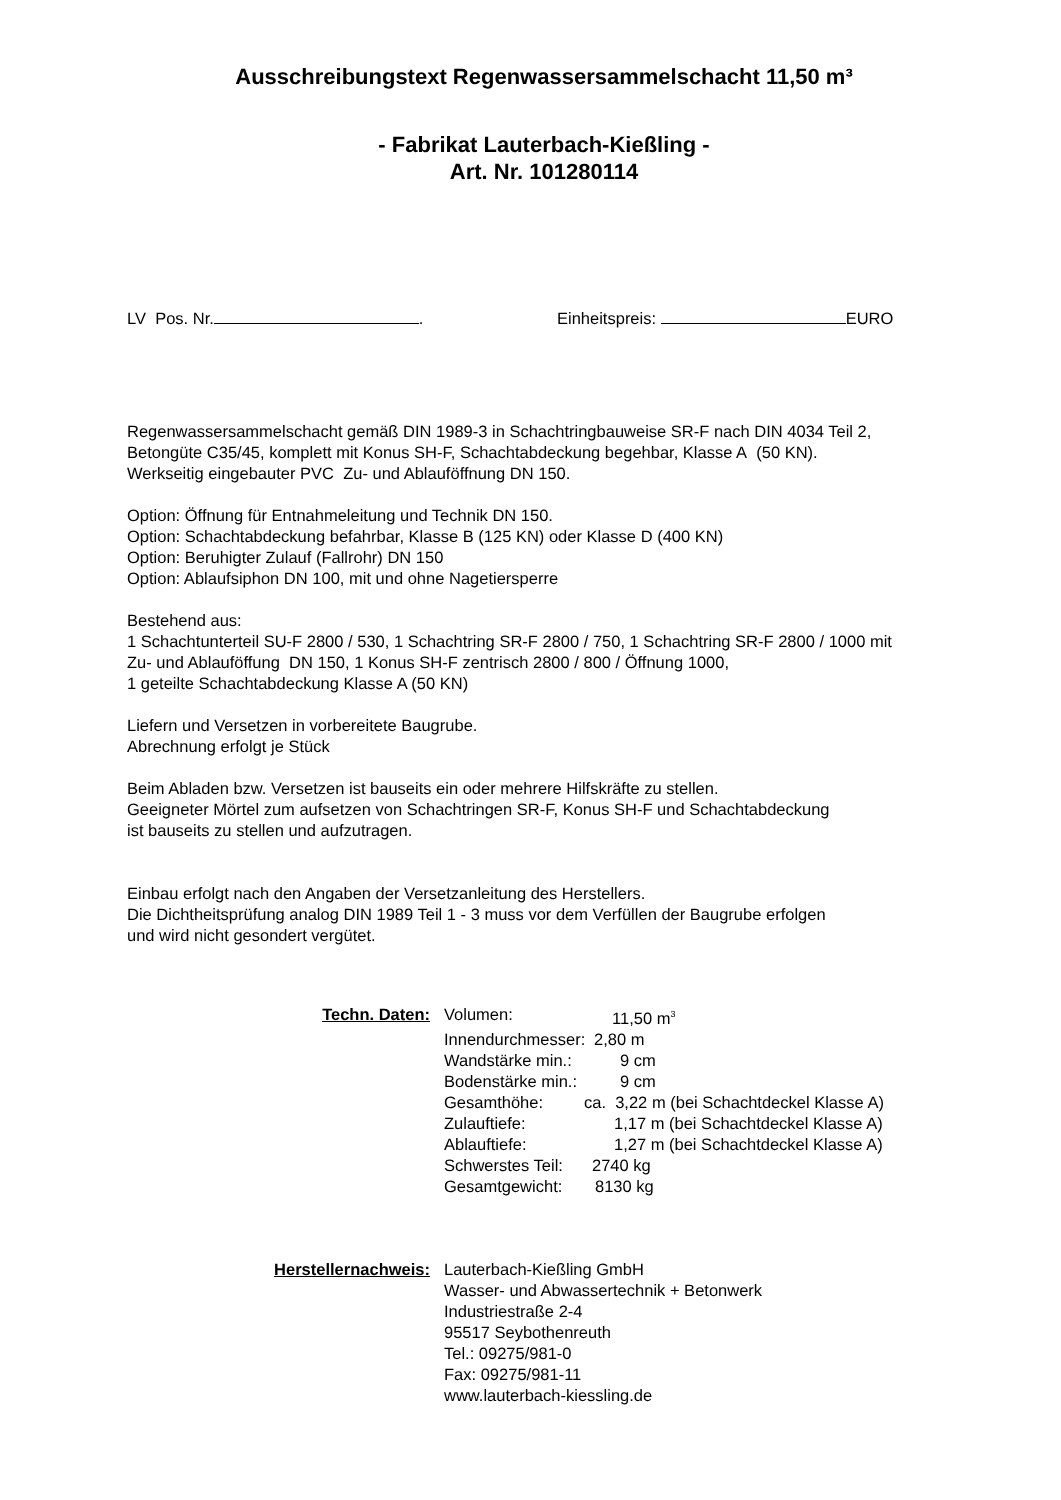Ausschreibungstext Regenwassersammelschacht 11,50 m³
- Fabrikat Lauterbach-Kießling -
Art. Nr. 101280114
LV Pos. Nr. . Einheitspreis: EURO
Regenwassersammelschacht gemäß DIN 1989-3 in Schachtringbauweise SR-F nach DIN 4034 Teil 2,
Betongüte C35/45, komplett mit Konus SH-F, Schachtabdeckung begehbar, Klasse A (50 KN).
Werkseitig eingebauter PVC Zu- und Ablauföffnung DN 150.
Option: Öffnung für Entnahmeleitung und Technik DN 150.
Option: Schachtabdeckung befahrbar, Klasse B (125 KN) oder Klasse D (400 KN)
Option: Beruhigter Zulauf (Fallrohr) DN 150
Option: Ablaufsiphon DN 100, mit und ohne Nagetiersperre
Bestehend aus:
1 Schachtunterteil SU-F 2800 / 530, 1 Schachtring SR-F 2800 / 750, 1 Schachtring SR-F 2800 / 1000 mit
Zu- und Ablauföffung DN 150, 1 Konus SH-F zentrisch 2800 / 800 / Öffnung 1000,
1 geteilte Schachtabdeckung Klasse A (50 KN)
Liefern und Versetzen in vorbereitete Baugrube.
Abrechnung erfolgt je Stück
Beim Abladen bzw. Versetzen ist bauseits ein oder mehrere Hilfskräfte zu stellen.
Geeigneter Mörtel zum aufsetzen von Schachtringen SR-F, Konus SH-F und Schachtabdeckung
ist bauseits zu stellen und aufzutragen.
Einbau erfolgt nach den Angaben der Versetzanleitung des Herstellers.
Die Dichtheitsprüfung analog DIN 1989 Teil 1 - 3 muss vor dem Verfüllen der Baugrube erfolgen
und wird nicht gesondert vergütet.
Techn. Daten:
Volumen: 11,50 m<sup>3</sup>
Innendurchmesser: 2,80 m
Wandstärke min.: 9 cm
Bodenstärke min.: 9 cm
Gesamthöhe: ca. 3,22 m (bei Schachtdeckel Klasse A)
Zulauftiefe: 1,17 m (bei Schachtdeckel Klasse A)
Ablauftiefe: 1,27 m (bei Schachtdeckel Klasse A)
Schwerstes Teil: 2740 kg
Gesamtgewicht: 8130 kg
Herstellernachweis: Lauterbach-Kießling GmbH
Wasser- und Abwassertechnik + Betonwerk
Industriestraße 2-4
95517 Seybothenreuth
Tel.: 09275/981-0
Fax: 09275/981-11
www.lauterbach-kiessling.de